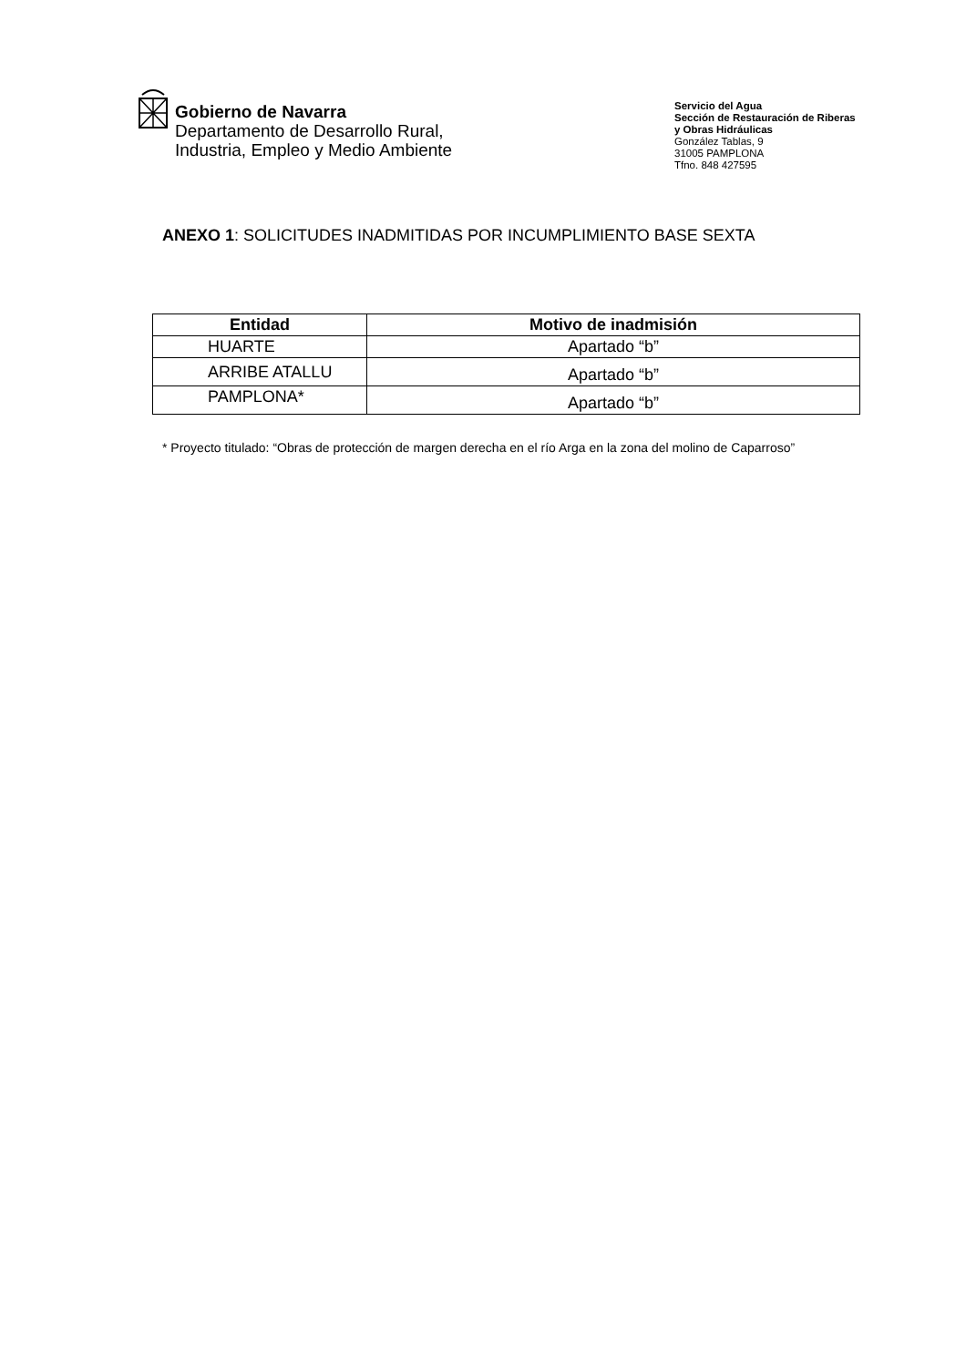Gobierno de Navarra
Departamento de Desarrollo Rural,
Industria, Empleo y Medio Ambiente
Servicio del Agua
Sección de Restauración de Riberas
y Obras Hidráulicas
González Tablas, 9
31005 PAMPLONA
Tfno. 848 427595
ANEXO 1: SOLICITUDES INADMITIDAS POR INCUMPLIMIENTO BASE SEXTA
| Entidad | Motivo de inadmisión |
| --- | --- |
| HUARTE | Apartado “b” |
| ARRIBE ATALLU | Apartado “b” |
| PAMPLONA* | Apartado “b” |
* Proyecto titulado: “Obras de protección de margen derecha en el río Arga en la zona del molino de Caparroso”